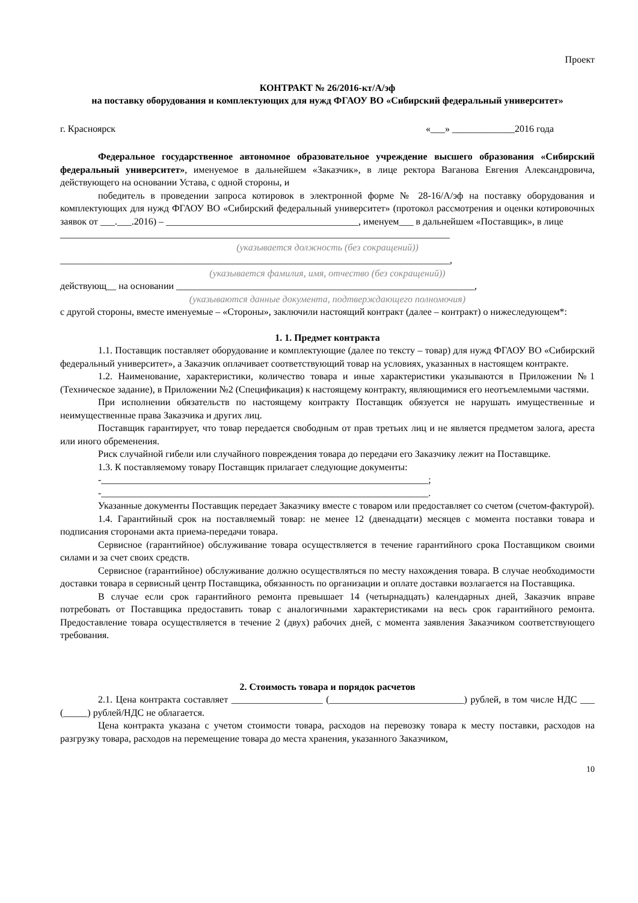Проект
КОНТРАКТ № 26/2016-кт/А/эф
на поставку оборудования и комплектующих для нужд ФГАОУ ВО «Сибирский федеральный университет»
г. Красноярск «___» _____________2016 года
Федеральное государственное автономное образовательное учреждение высшего образования «Сибирский федеральный университет», именуемое в дальнейшем «Заказчик», в лице ректора Ваганова Евгения Александровича, действующего на основании Устава, с одной стороны, и
победитель в проведении запроса котировок в электронной форме № 28-16/А/эф на поставку оборудования и комплектующих для нужд ФГАОУ ВО «Сибирский федеральный университет» (протокол рассмотрения и оценки котировочных заявок от ___.___.2016) – ________________________________________, именуем___ в дальнейшем «Поставщик», в лице
_________________________________________________________________________________
(указывается должность (без сокращений))
_________________________________________________________________________________,
(указывается фамилия, имя, отчество (без сокращений))
действующ__ на основании ______________________________________________________________,
(указываются данные документа, подтверждающего полномочия)
с другой стороны, вместе именуемые – «Стороны», заключили настоящий контракт (далее – контракт) о нижеследующем*:
1. 1. Предмет контракта
1.1. Поставщик поставляет оборудование и комплектующие (далее по тексту – товар) для нужд ФГАОУ ВО «Сибирский федеральный университет», а Заказчик оплачивает соответствующий товар на условиях, указанных в настоящем контракте.
1.2. Наименование, характеристики, количество товара и иные характеристики указываются в Приложении №1 (Техническое задание), в Приложении №2 (Спецификация) к настоящему контракту, являющимися его неотъемлемыми частями.
При исполнении обязательств по настоящему контракту Поставщик обязуется не нарушать имущественные и неимущественные права Заказчика и других лиц.
Поставщик гарантирует, что товар передается свободным от прав третьих лиц и не является предметом залога, ареста или иного обременения.
Риск случайной гибели или случайного повреждения товара до передачи его Заказчику лежит на Поставщике.
1.3. К поставляемому товару Поставщик прилагает следующие документы:
-____________________________________________________________________;
-____________________________________________________________________.
Указанные документы Поставщик передает Заказчику вместе с товаром или предоставляет со счетом (счетом-фактурой).
1.4. Гарантийный срок на поставляемый товар: не менее 12 (двенадцати) месяцев с момента поставки товара и подписания сторонами акта приема-передачи товара.
Сервисное (гарантийное) обслуживание товара осуществляется в течение гарантийного срока Поставщиком своими силами и за счет своих средств.
Сервисное (гарантийное) обслуживание должно осуществляться по месту нахождения товара. В случае необходимости доставки товара в сервисный центр Поставщика, обязанность по организации и оплате доставки возлагается на Поставщика.
В случае если срок гарантийного ремонта превышает 14 (четырнадцать) календарных дней, Заказчик вправе потребовать от Поставщика предоставить товар с аналогичными характеристиками на весь срок гарантийного ремонта. Предоставление товара осуществляется в течение 2 (двух) рабочих дней, с момента заявления Заказчиком соответствующего требования.
2. Стоимость товара и порядок расчетов
2.1. Цена контракта составляет ___________________ (____________________________) рублей, в том числе НДС ___ (_____) рублей/НДС не облагается.
Цена контракта указана с учетом стоимости товара, расходов на перевозку товара к месту поставки, расходов на разгрузку товара, расходов на перемещение товара до места хранения, указанного Заказчиком,
10